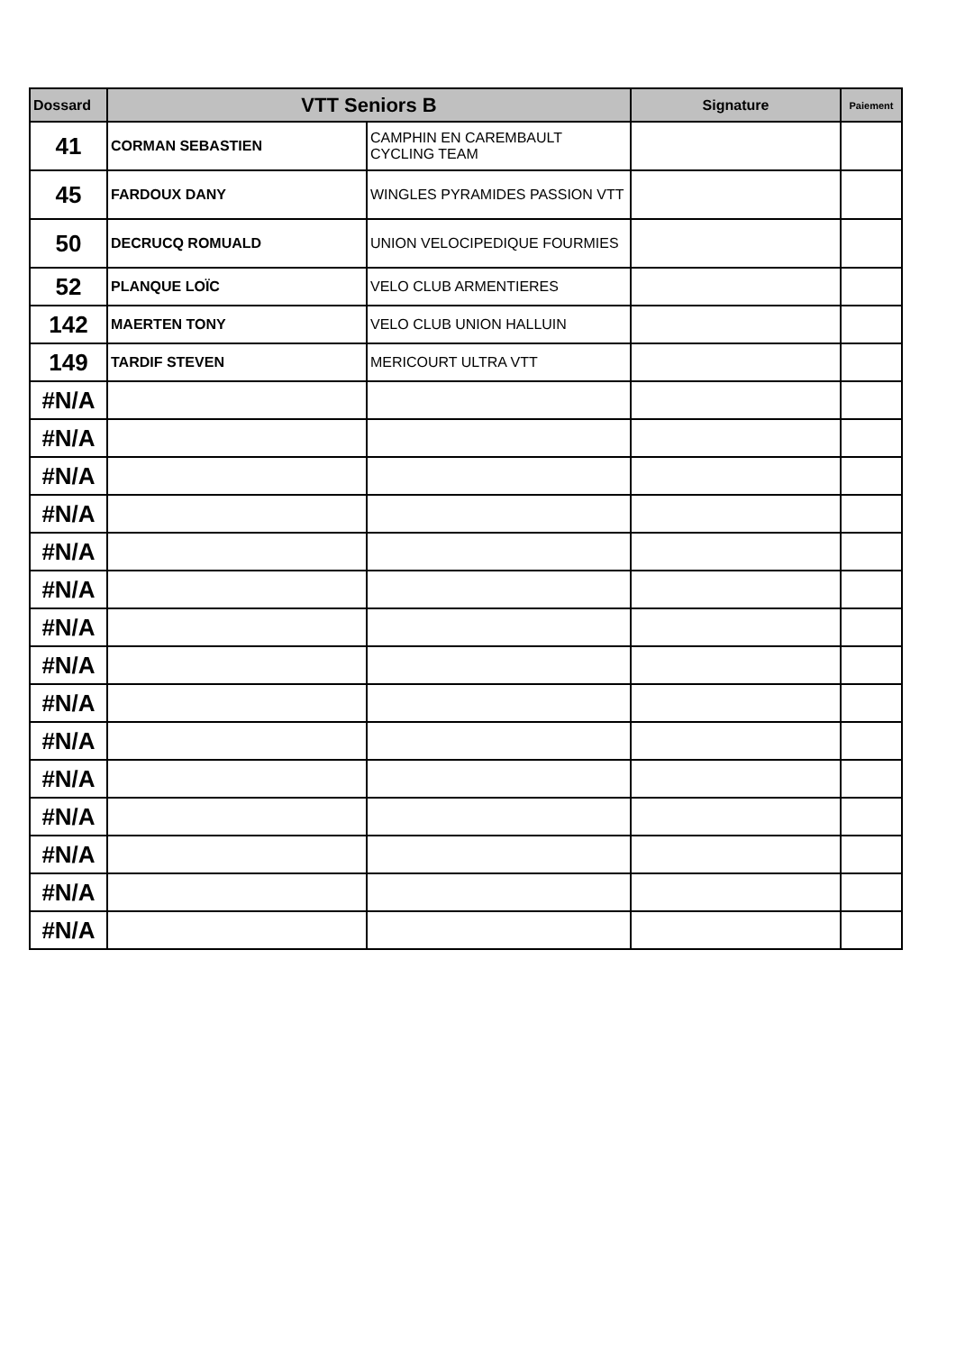| Dossard | VTT Seniors B | | Signature | Paiement |
| --- | --- | --- | --- | --- |
| 41 | CORMAN SEBASTIEN | CAMPHIN EN CAREMBAULT CYCLING TEAM | | |
| 45 | FARDOUX DANY | WINGLES PYRAMIDES PASSION VTT | | |
| 50 | DECRUCQ ROMUALD | UNION VELOCIPEDIQUE FOURMIES | | |
| 52 | PLANQUE LOÏC | VELO CLUB ARMENTIERES | | |
| 142 | MAERTEN TONY | VELO CLUB UNION HALLUIN | | |
| 149 | TARDIF STEVEN | MERICOURT ULTRA VTT | | |
| #N/A | | | | |
| #N/A | | | | |
| #N/A | | | | |
| #N/A | | | | |
| #N/A | | | | |
| #N/A | | | | |
| #N/A | | | | |
| #N/A | | | | |
| #N/A | | | | |
| #N/A | | | | |
| #N/A | | | | |
| #N/A | | | | |
| #N/A | | | | |
| #N/A | | | | |
| #N/A | | | | |